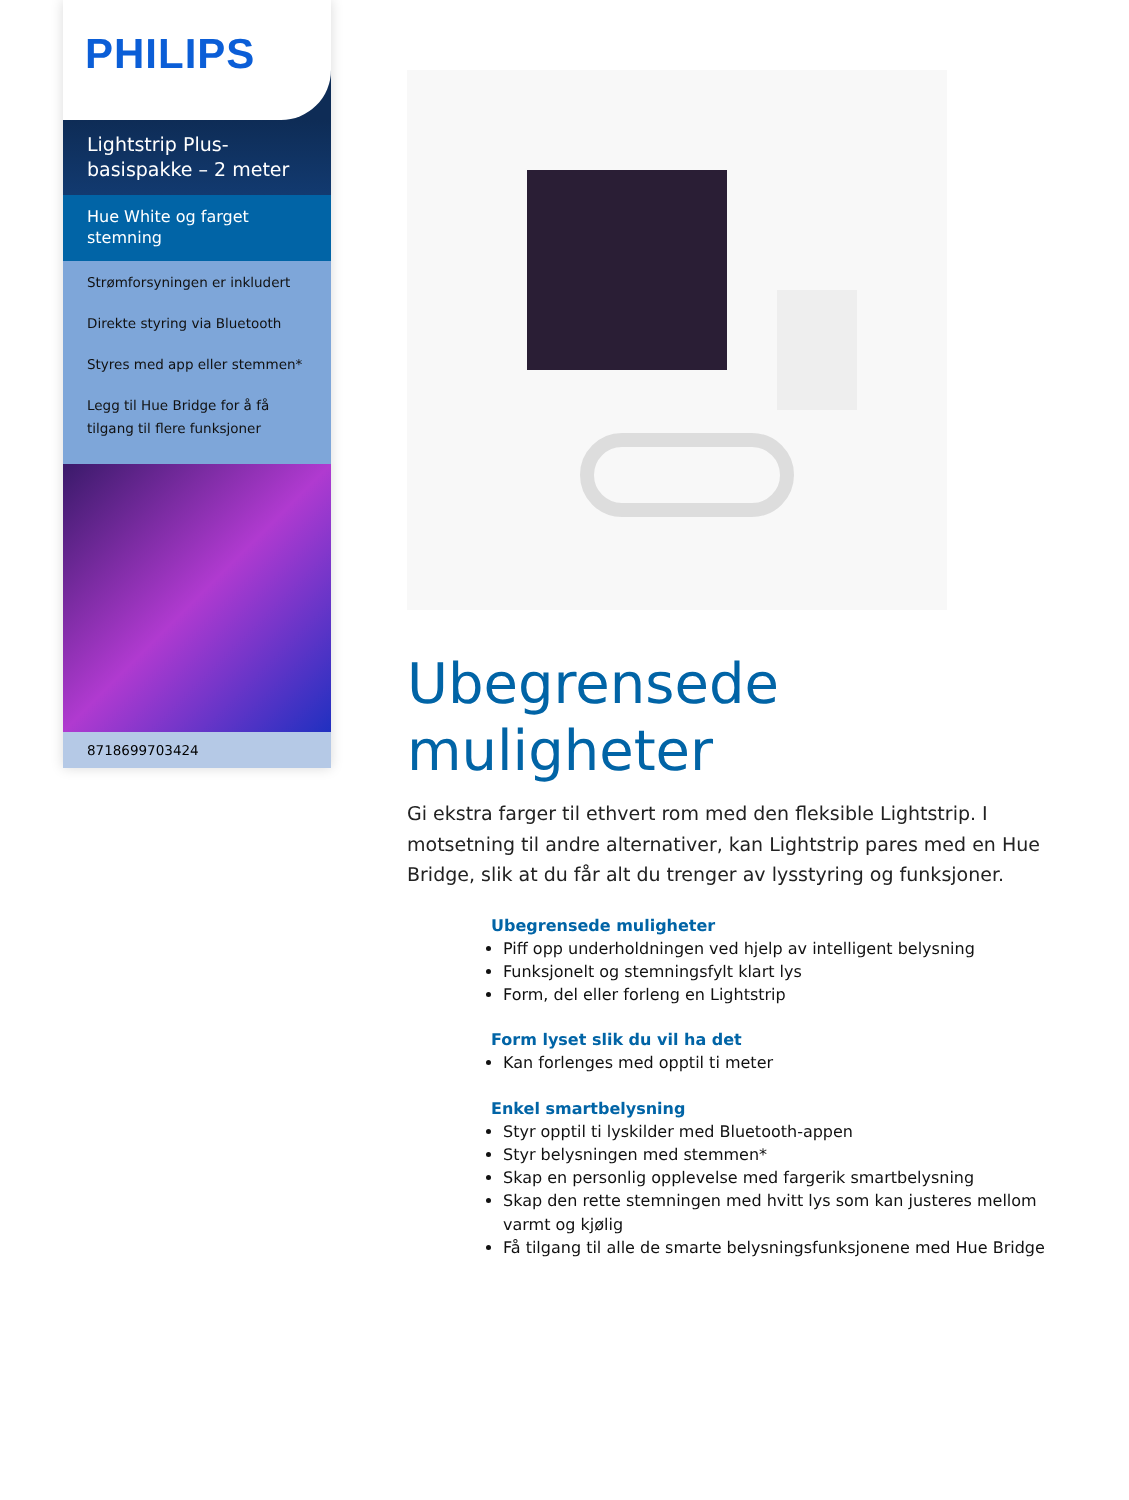PHILIPS
Lightstrip Plus-
basispakke – 2 meter
Hue White og farget stemning
Strømforsyningen er inkludert
Direkte styring via Bluetooth
Styres med app eller stemmen*
Legg til Hue Bridge for å få tilgang til flere funksjoner
8718699703424
Ubegrensede muligheter
Gi ekstra farger til ethvert rom med den fleksible Lightstrip. I motsetning til andre alternativer, kan Lightstrip pares med en Hue Bridge, slik at du får alt du trenger av lysstyring og funksjoner.
Ubegrensede muligheter
Piff opp underholdningen ved hjelp av intelligent belysning
Funksjonelt og stemningsfylt klart lys
Form, del eller forleng en Lightstrip
Form lyset slik du vil ha det
Kan forlenges med opptil ti meter
Enkel smartbelysning
Styr opptil ti lyskilder med Bluetooth-appen
Styr belysningen med stemmen*
Skap en personlig opplevelse med fargerik smartbelysning
Skap den rette stemningen med hvitt lys som kan justeres mellom varmt og kjølig
Få tilgang til alle de smarte belysningsfunksjonene med Hue Bridge